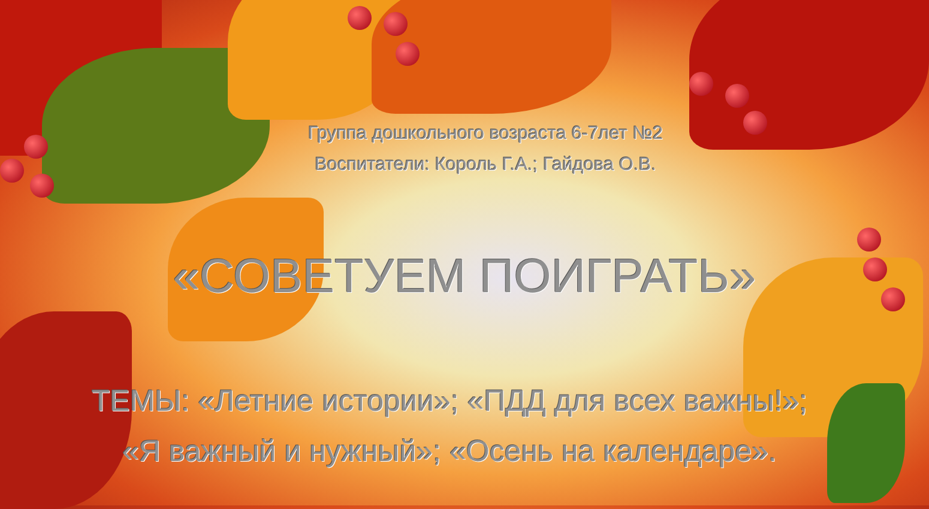Группа дошкольного возраста 6-7лет №2
Воспитатели: Король Г.А.; Гайдова О.В.
«СОВЕТУЕМ ПОИГРАТЬ»
ТЕМЫ: «Летние истории»; «ПДД для всех важны!»;
«Я важный и нужный»; «Осень на календаре».